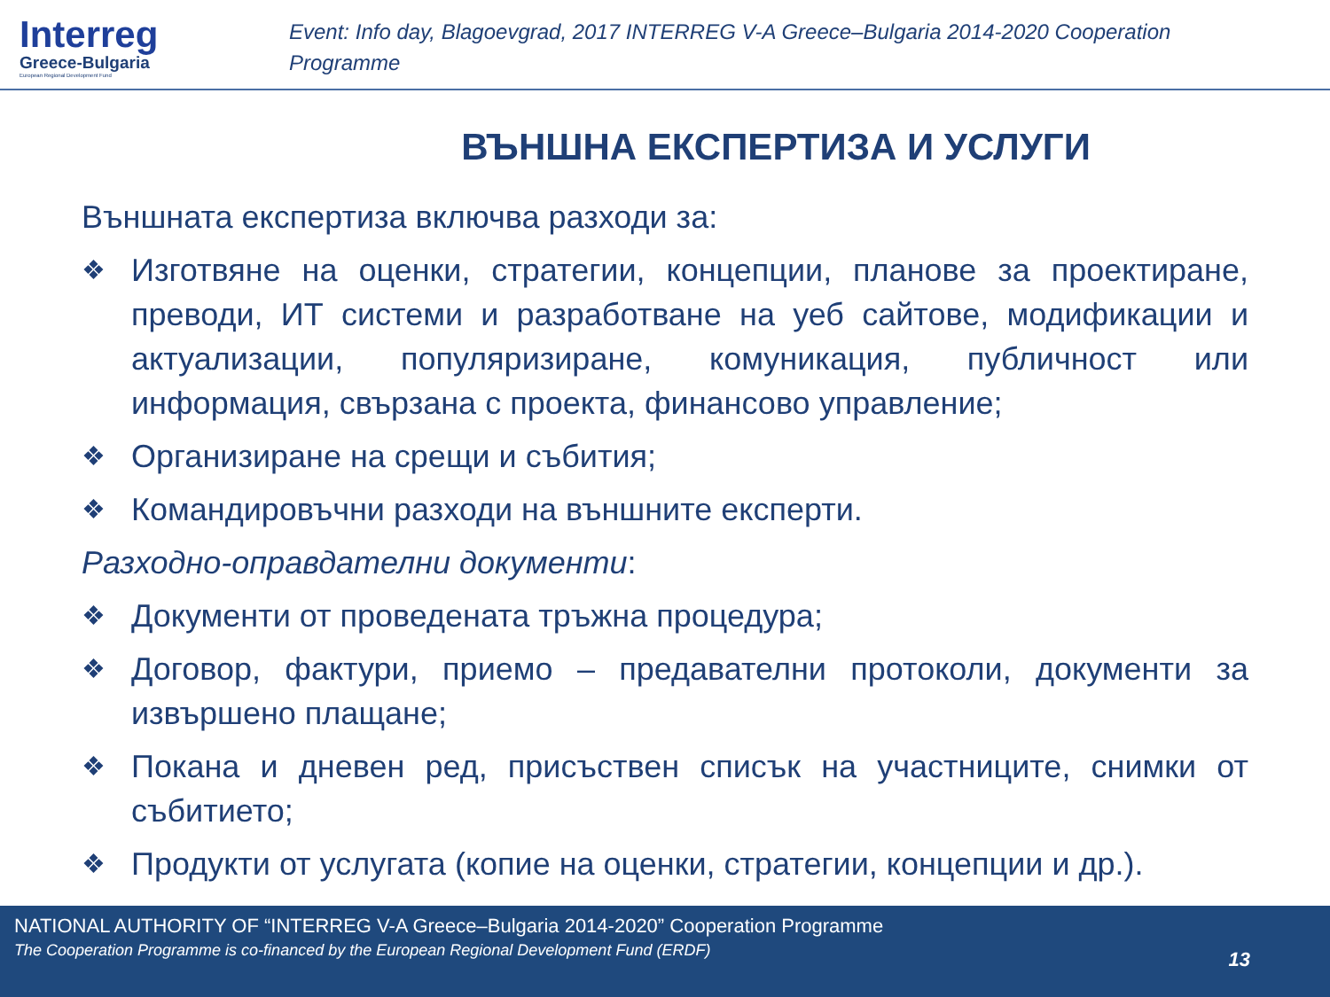Interreg
Greece-Bulgaria
European Regional Development Fund
Event: Info day, Blagoevgrad, 2017 INTERREG V-A Greece–Bulgaria 2014-2020 Cooperation Programme
ВЪНШНА ЕКСПЕРТИЗА И УСЛУГИ
Външната експертиза включва разходи за:
❖ Изготвяне на оценки, стратегии, концепции, планове за проектиране, преводи, ИТ системи и разработване на уеб сайтове, модификации и актуализации, популяризиране, комуникация, публичност или информация, свързана с проекта, финансово управление;
❖ Организиране на срещи и събития;
❖ Командировъчни разходи на външните експерти.
Разходно-оправдателни документи:
❖ Документи от проведената тръжна процедура;
❖ Договор, фактури, приемо – предавателни протоколи, документи за извършено плащане;
❖ Покана и дневен ред, присъствен списък на участниците, снимки от събитието;
❖ Продукти от услугата (копие на оценки, стратегии, концепции и др.).
NATIONAL AUTHORITY OF “INTERREG V-A Greece–Bulgaria 2014-2020” Cooperation Programme
The Cooperation Programme is co-financed by the European Regional Development Fund (ERDF)
13